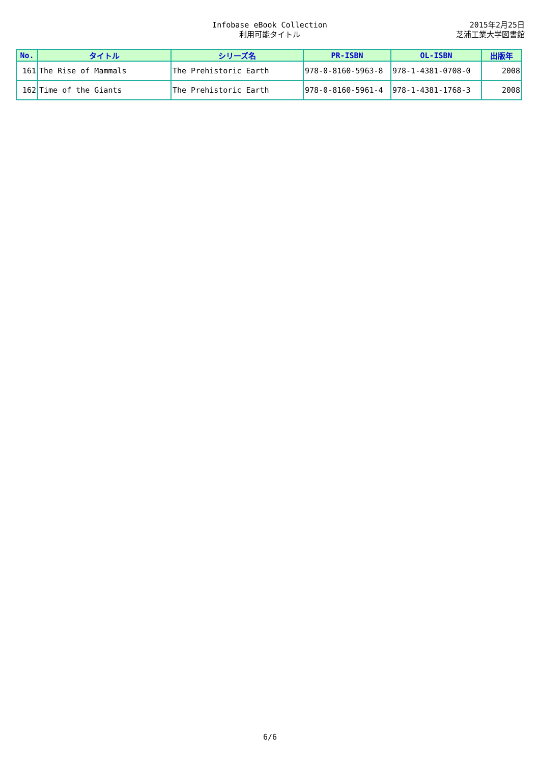Infobase eBook Collection
利用可能タイトル
2015年2月25日
芝浦工業大学図書館
| No. | タイトル | シリーズ名 | PR-ISBN | OL-ISBN | 出版年 |
| --- | --- | --- | --- | --- | --- |
| 161 | The Rise of Mammals | The Prehistoric Earth | 978-0-8160-5963-8 | 978-1-4381-0708-0 | 2008 |
| 162 | Time of the Giants | The Prehistoric Earth | 978-0-8160-5961-4 | 978-1-4381-1768-3 | 2008 |
6/6